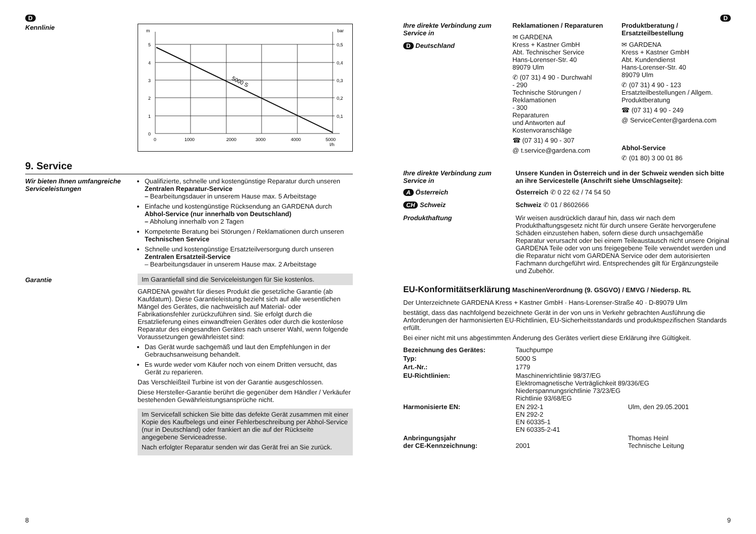D
Kennlinie
m
bar
5
4
3
2
1
0
0,5
0,4
0,3
0,2
0,1
0
1000
2000
3000
4000
5000
l/h
5000 S
9. Service
Wir bieten Ihnen umfangreiche Serviceleistungen
Qualifizierte, schnelle und kostengünstige Reparatur durch unseren Zentralen Reparatur-Service
– Bearbeitungsdauer in unserem Hause max. 5 Arbeitstage
Einfache und kostengünstige Rücksendung an GARDENA durch Abhol-Service (nur innerhalb von Deutschland)
– Abholung innerhalb von 2 Tagen
Kompetente Beratung bei Störungen / Reklamationen durch unseren Technischen Service
Schnelle und kostengünstige Ersatzteilversorgung durch unseren Zentralen Ersatzteil-Service
– Bearbeitungsdauer in unserem Hause max. 2 Arbeitstage
Garantie Im Garantiefall sind die Serviceleistungen für Sie kostenlos.
GARDENA gewährt für dieses Produkt die gesetzliche Garantie (ab Kaufdatum). Diese Garantieleistung bezieht sich auf alle wesentlichen Mängel des Gerätes, die nachweislich auf Material- oder Fabrikationsfehler zurückzuführen sind. Sie erfolgt durch die Ersatzlieferung eines einwandfreien Gerätes oder durch die kostenlose Reparatur des eingesandten Gerätes nach unserer Wahl, wenn folgende Voraussetzungen gewährleistet sind:
Das Gerät wurde sachgemäß und laut den Empfehlungen in der Gebrauchsanweisung behandelt.
Es wurde weder vom Käufer noch von einem Dritten versucht, das Gerät zu reparieren.
Das Verschleißteil Turbine ist von der Garantie ausgeschlossen.
Diese Hersteller-Garantie berührt die gegenüber dem Händler / Verkäufer bestehenden Gewährleistungsansprüche nicht.
Im Servicefall schicken Sie bitte das defekte Gerät zusammen mit einer Kopie des Kaufbelegs und einer Fehlerbeschreibung per Abhol-Service (nur in Deutschland) oder frankiert an die auf der Rückseite angegebene Serviceadresse.
Nach erfolgter Reparatur senden wir das Gerät frei an Sie zurück.
8
D
Ihre direkte Verbindung zum Service in
D Deutschland
Reklamationen / Reparaturen
✉ GARDENA
Kress + Kastner GmbH
Abt. Technischer Service
Hans-Lorenser-Str. 40
89079 Ulm
✆ (07 31) 4 90 - Durchwahl
- 290
Technische Störungen / Reklamationen
- 300
Reparaturen
und Antworten auf Kostenvoranschläge
☎ (07 31) 4 90 - 307
@ t.service@gardena.com
Produktberatung / Ersatzteilbestellung
✉ GARDENA
Kress + Kastner GmbH
Abt. Kundendienst
Hans-Lorenser-Str. 40
89079 Ulm
✆ (07 31) 4 90 - 123
Ersatzteilbestellungen / Allgem. Produktberatung
☎ (07 31) 4 90 - 249
@ ServiceCenter@gardena.com
Abhol-Service
✆ (01 80) 3 00 01 86
Ihre direkte Verbindung zum Service in
A Österreich
CH Schweiz
Unsere Kunden in Österreich und in der Schweiz wenden sich bitte an ihre Servicestelle (Anschrift siehe Umschlagseite):
Österreich ✆ 0 22 62 / 74 54 50
Schweiz ✆ 01 / 8602666
Produkthaftung Wir weisen ausdrücklich darauf hin, dass wir nach dem Produkthaftungsgesetz nicht für durch unsere Geräte hervorgerufene Schäden einzustehen haben, sofern diese durch unsachgemäße Reparatur verursacht oder bei einem Teileaustausch nicht unsere Original GARDENA Teile oder von uns freigegebene Teile verwendet werden und die Reparatur nicht vom GARDENA Service oder dem autorisierten Fachmann durchgeführt wird. Entsprechendes gilt für Ergänzungsteile und Zubehör.
EU-Konformitätserklärung MaschinenVerordnung (9. GSGVO) / EMVG / Niedersp. RL
Der Unterzeichnete GARDENA Kress + Kastner GmbH · Hans-Lorenser-Straße 40 · D-89079 Ulm
bestätigt, dass das nachfolgend bezeichnete Gerät in der von uns in Verkehr gebrachten Ausführung die Anforderungen der harmonisierten EU-Richtlinien, EU-Sicherheitsstandards und produktspezifischen Standards erfüllt.
Bei einer nicht mit uns abgestimmten Änderung des Gerätes verliert diese Erklärung ihre Gültigkeit.
| Bezeichnung des Gerätes: | Tauchpumpe | |
| Typ: | 5000 S | |
| Art.-Nr.: | 1779 | |
| EU-Richtlinien: | Maschinenrichtlinie 98/37/EG Elektromagnetische Verträglichkeit 89/336/EG Niederspannungsrichtlinie 73/23/EG Richtlinie 93/68/EG | |
| Harmonisierte EN: | EN 292-1 EN 292-2 EN 60335-1 EN 60335-2-41 | Ulm, den 29.05.2001 |
| Anbringungsjahr der CE-Kennzeichnung: | 2001 | Thomas Heinl Technische Leitung |
9